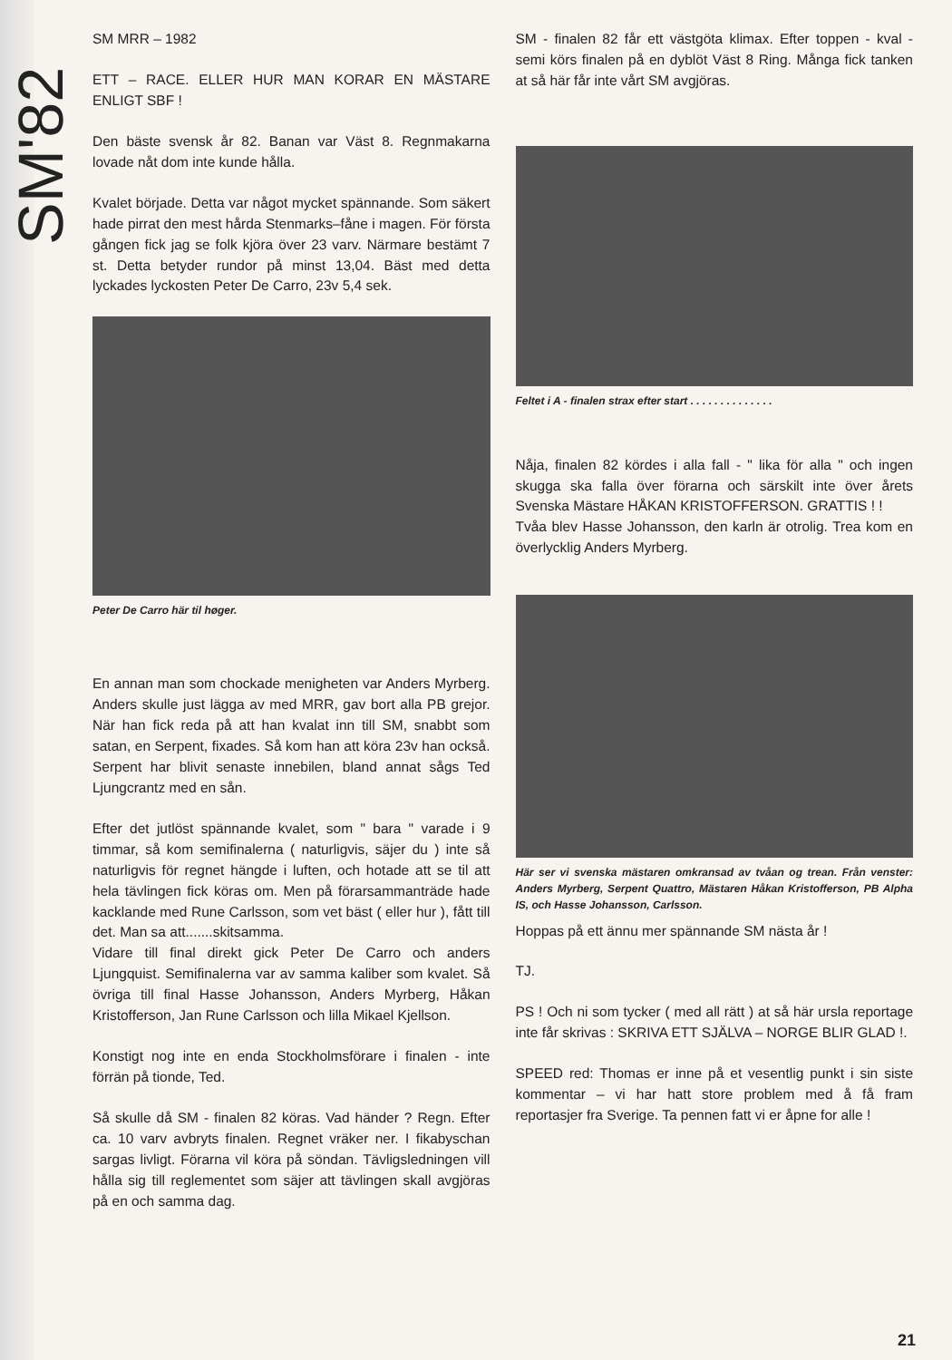SM'82
SM MRR – 1982
ETT – RACE. ELLER HUR MAN KORAR EN MÄSTARE ENLIGT SBF !
Den bäste svensk år 82. Banan var Väst 8. Regnmakarna lovade nåt dom inte kunde hålla.
Kvalet började. Detta var något mycket spännande. Som säkert hade pirrat den mest hårda Stenmarks–fåne i magen. För första gången fick jag se folk kjöra över 23 varv. Närmare bestämt 7 st. Detta betyder rundor på minst 13,04. Bäst med detta lyckades lyckosten Peter De Carro, 23v 5,4 sek.
Peter De Carro här til høger.
En annan man som chockade menigheten var Anders Myrberg. Anders skulle just lägga av med MRR, gav bort alla PB grejor. När han fick reda på att han kvalat inn till SM, snabbt som satan, en Serpent, fixades. Så kom han att köra 23v han också. Serpent har blivit senaste innebilen, bland annat sågs Ted Ljungcrantz med en sån.
Efter det jutlöst spännande kvalet, som " bara " varade i 9 timmar, så kom semifinalerna ( naturligvis, säjer du ) inte så naturligvis för regnet hängde i luften, och hotade att se til att hela tävlingen fick köras om. Men på förarsammanträde hade kacklande med Rune Carlsson, som vet bäst ( eller hur ), fått till det. Man sa att.......skitsamma.
Vidare till final direkt gick Peter De Carro och anders Ljungquist. Semifinalerna var av samma kaliber som kvalet. Så övriga till final Hasse Johansson, Anders Myrberg, Håkan Kristofferson, Jan Rune Carlsson och lilla Mikael Kjellson.
Konstigt nog inte en enda Stockholmsförare i finalen - inte förrän på tionde, Ted.
Så skulle då SM - finalen 82 köras. Vad händer ? Regn. Efter ca. 10 varv avbryts finalen. Regnet vräker ner. I fikabyschan sargas livligt. Förarna vil köra på söndan. Tävligsledningen vill hålla sig till reglementet som säjer att tävlingen skall avgjöras på en och samma dag.
SM - finalen 82 får ett västgöta klimax. Efter toppen - kval - semi körs finalen på en dyblöt Väst 8 Ring. Många fick tanken at så här får inte vårt SM avgjöras.
Feltet i A - finalen strax efter start . . . . . . . . . . . . . .
Nåja, finalen 82 kördes i alla fall - " lika för alla " och ingen skugga ska falla över förarna och särskilt inte över årets Svenska Mästare HÅKAN KRISTOFFERSON. GRATTIS ! !
Tvåa blev Hasse Johansson, den karln är otrolig. Trea kom en överlycklig Anders Myrberg.
Här ser vi svenska mästaren omkransad av tvåan og trean. Från venster: Anders Myrberg, Serpent Quattro, Mästaren Håkan Kristofferson, PB Alpha IS, och Hasse Johansson, Carlsson.
Hoppas på ett ännu mer spännande SM nästa år !
TJ.
PS ! Och ni som tycker ( med all rätt ) at så här ursla reportage inte får skrivas : SKRIVA ETT SJÄLVA – NORGE BLIR GLAD !.
SPEED red: Thomas er inne på et vesentlig punkt i sin siste kommentar – vi har hatt store problem med å få fram reportasjer fra Sverige. Ta pennen fatt vi er åpne for alle !
21